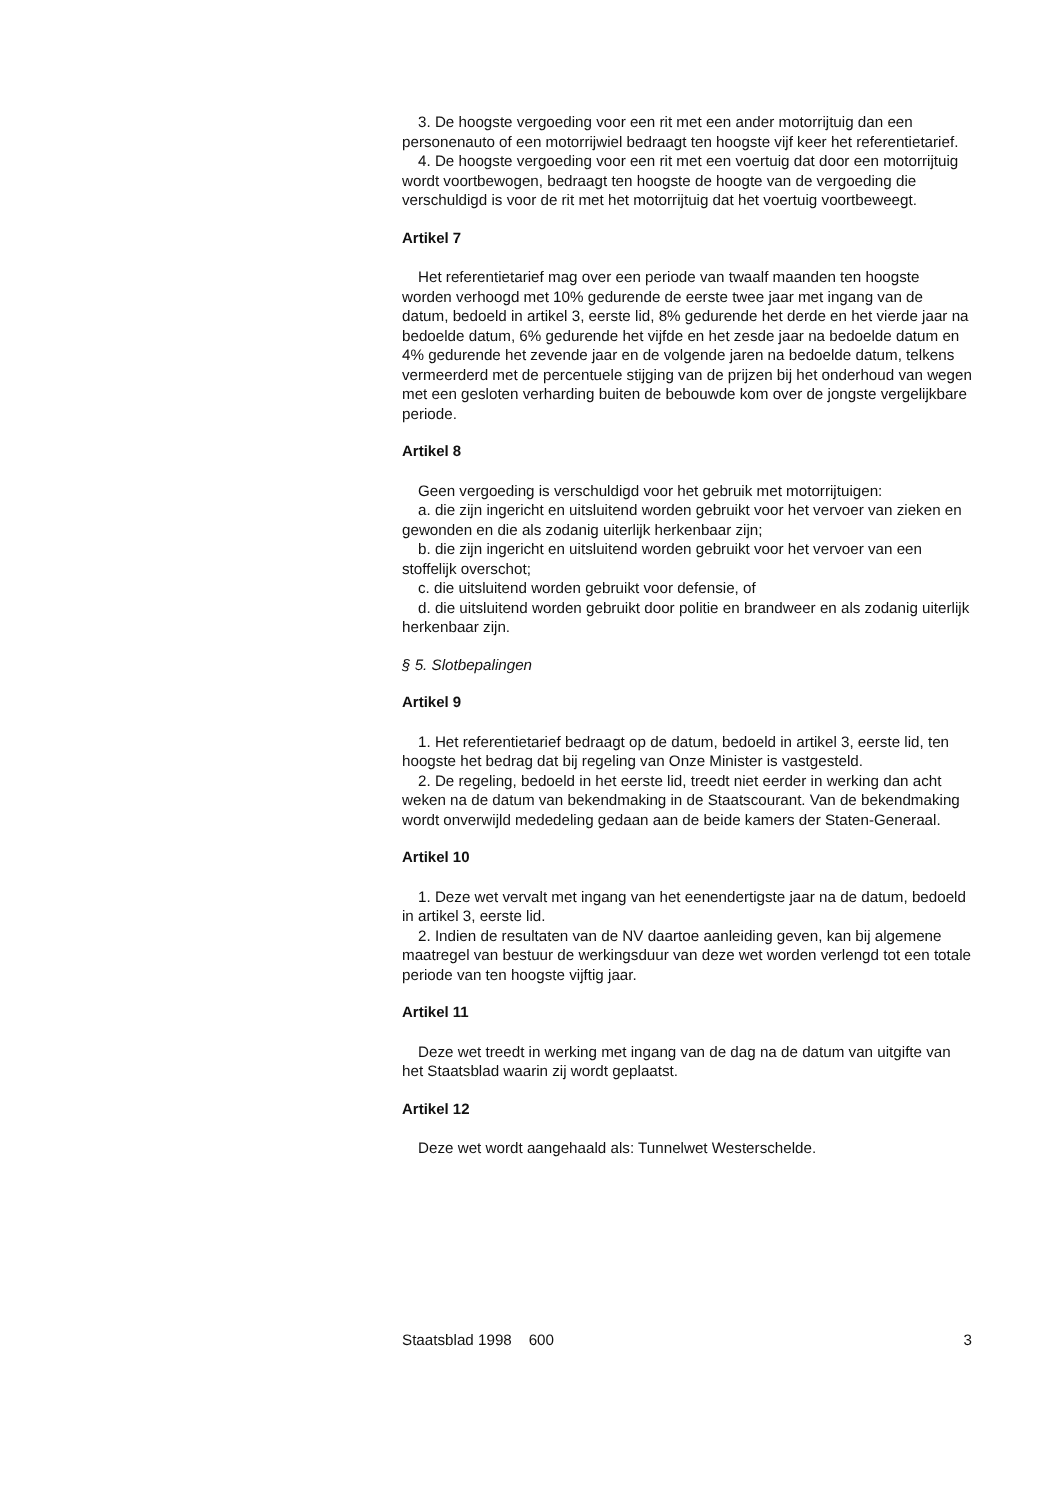3. De hoogste vergoeding voor een rit met een ander motorrijtuig dan een personenauto of een motorrijwiel bedraagt ten hoogste vijf keer het referentietarief.
4. De hoogste vergoeding voor een rit met een voertuig dat door een motorrijtuig wordt voortbewogen, bedraagt ten hoogste de hoogte van de vergoeding die verschuldigd is voor de rit met het motorrijtuig dat het voertuig voortbeweegt.
Artikel 7
Het referentietarief mag over een periode van twaalf maanden ten hoogste worden verhoogd met 10% gedurende de eerste twee jaar met ingang van de datum, bedoeld in artikel 3, eerste lid, 8% gedurende het derde en het vierde jaar na bedoelde datum, 6% gedurende het vijfde en het zesde jaar na bedoelde datum en 4% gedurende het zevende jaar en de volgende jaren na bedoelde datum, telkens vermeerderd met de percentuele stijging van de prijzen bij het onderhoud van wegen met een gesloten verharding buiten de bebouwde kom over de jongste vergelijkbare periode.
Artikel 8
Geen vergoeding is verschuldigd voor het gebruik met motorrijtuigen:
a. die zijn ingericht en uitsluitend worden gebruikt voor het vervoer van zieken en gewonden en die als zodanig uiterlijk herkenbaar zijn;
b. die zijn ingericht en uitsluitend worden gebruikt voor het vervoer van een stoffelijk overschot;
c. die uitsluitend worden gebruikt voor defensie, of
d. die uitsluitend worden gebruikt door politie en brandweer en als zodanig uiterlijk herkenbaar zijn.
§ 5. Slotbepalingen
Artikel 9
1. Het referentietarief bedraagt op de datum, bedoeld in artikel 3, eerste lid, ten hoogste het bedrag dat bij regeling van Onze Minister is vastgesteld.
2. De regeling, bedoeld in het eerste lid, treedt niet eerder in werking dan acht weken na de datum van bekendmaking in de Staatscourant. Van de bekendmaking wordt onverwijld mededeling gedaan aan de beide kamers der Staten-Generaal.
Artikel 10
1. Deze wet vervalt met ingang van het eenendertigste jaar na de datum, bedoeld in artikel 3, eerste lid.
2. Indien de resultaten van de NV daartoe aanleiding geven, kan bij algemene maatregel van bestuur de werkingsduur van deze wet worden verlengd tot een totale periode van ten hoogste vijftig jaar.
Artikel 11
Deze wet treedt in werking met ingang van de dag na de datum van uitgifte van het Staatsblad waarin zij wordt geplaatst.
Artikel 12
Deze wet wordt aangehaald als: Tunnelwet Westerschelde.
Staatsblad 1998 600 3